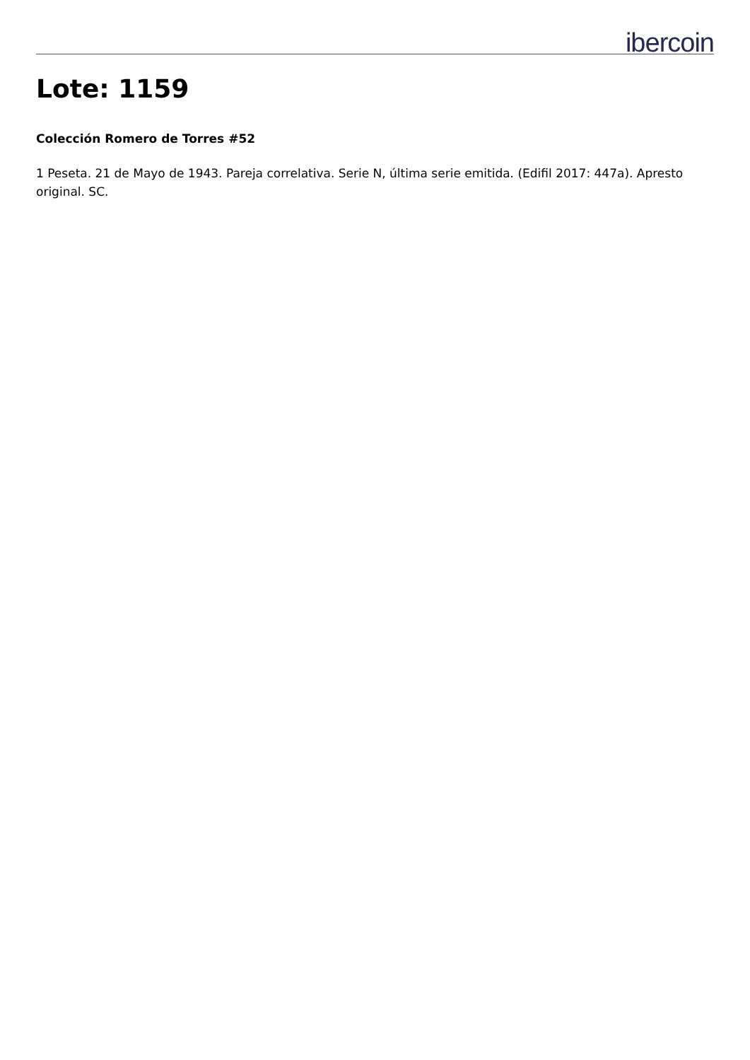ibercoin
Lote: 1159
Colección Romero de Torres #52
1 Peseta. 21 de Mayo de 1943. Pareja correlativa. Serie N, última serie emitida. (Edifil 2017: 447a). Apresto original. SC.